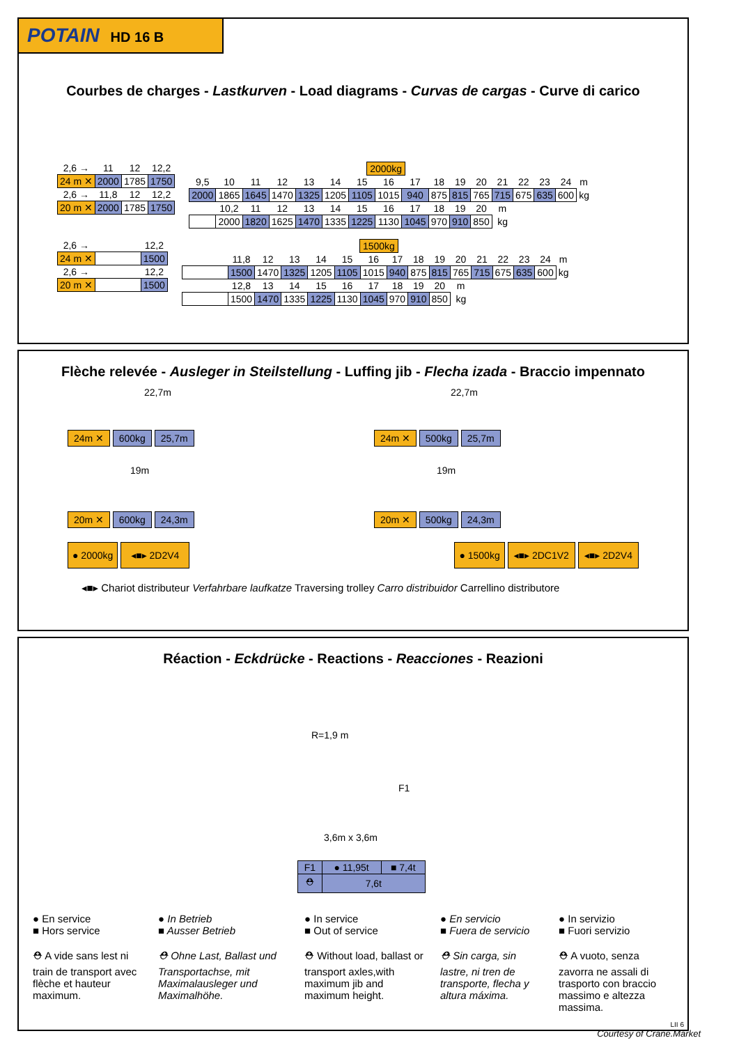POTAIN HD 16 B
Courbes de charges - Lastkurven - Load diagrams - Curvas de cargas - Curve di carico
| 2,6 → | 11 | 12 | 12,2 |
| 24 m ✕ | 2000 | 1785 | 1750 |
| 2,6 → | 11,8 | 12 | 12,2 |
| 20 m ✕ | 2000 | 1785 | 1750 |
2000kg
| 9,5 | 10 | 11 | 12 | 13 | 14 | 15 | 16 | 17 | 18 | 19 | 20 | 21 | 22 | 23 | 24 | m |
| 2000 | 1865 | 1645 | 1470 | 1325 | 1205 | 1105 | 1015 | 940 | 875 | 815 | 765 | 715 | 675 | 635 | 600 | kg |
| | 10,2 | 11 | 12 | 13 | 14 | 15 | 16 | 17 | 18 | 19 | 20 | m | | | | |
| | 2000 | 1820 | 1625 | 1470 | 1335 | 1225 | 1130 | 1045 | 970 | 910 | 850 | kg | | | | |
| 2,6 → | | 12,2 |
| 24 m ✕ | | 1500 |
| 2,6 → | | 12,2 |
| 20 m ✕ | | 1500 |
1500kg
| | 11,8 | 12 | 13 | 14 | 15 | 16 | 17 | 18 | 19 | 20 | 21 | 22 | 23 | 24 | m |
| | 1500 | 1470 | 1325 | 1205 | 1105 | 1015 | 940 | 875 | 815 | 765 | 715 | 675 | 635 | 600 | kg |
| | 12,8 | 13 | 14 | 15 | 16 | 17 | 18 | 19 | 20 | m | | | | | |
| | 1500 | 1470 | 1335 | 1225 | 1130 | 1045 | 970 | 910 | 850 | kg | | | | | |
Flèche relevée - Ausleger in Steilstellung - Luffing jib - Flecha izada - Braccio impennato
22,7m
24m ✕ 600kg 25,7m
19m
20m ✕ 600kg 24,3m
● 2000kg ◂■▸ 2D2V4
22,7m
24m ✕ 500kg 25,7m
19m
20m ✕ 500kg 24,3m
● 1500kg ◂■▸ 2DC1V2 ◂■▸ 2D2V4
◂■▸ Chariot distributeur Verfahrbare laufkatze Traversing trolley Carro distribuidor Carrellino distributore
Réaction - Eckdrücke - Reactions - Reacciones - Reazioni
R=1,9 m
F1
3,6m x 3,6m
| F1 | ● 11,95t | ■ 7,4t |
| ⛑ | 7,6t | |
● En service
■ Hors service
⛑ A vide sans lest ni train de transport avec flèche et hauteur maximum.
● In Betrieb
■ Ausser Betrieb
⛑ Ohne Last, Ballast und Transportachse, mit Maximalausleger und Maximalhöhe.
● In service
■ Out of service
⛑ Without load, ballast or transport axles,with maximum jib and maximum height.
● En servicio
■ Fuera de servicio
⛑ Sin carga, sin lastre, ni tren de transporte, flecha y altura máxima.
● In servizio
■ Fuori servizio
⛑ A vuoto, senza zavorra ne assali di trasporto con braccio massimo e altezza massima.
LII 6
Courtesy of Crane.Market